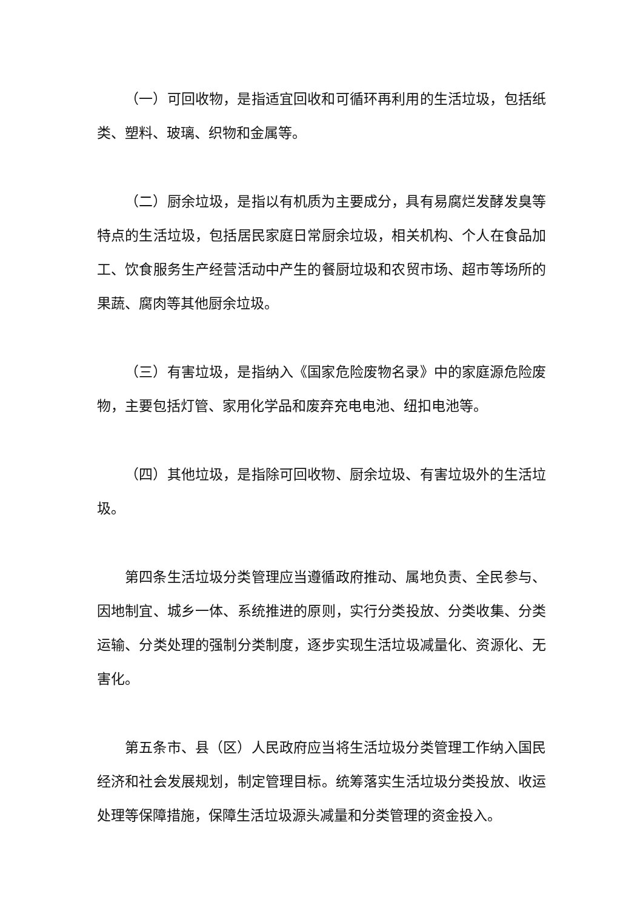（一）可回收物，是指适宜回收和可循环再利用的生活垃圾，包括纸类、塑料、玻璃、织物和金属等。
（二）厨余垃圾，是指以有机质为主要成分，具有易腐烂发酵发臭等特点的生活垃圾，包括居民家庭日常厨余垃圾，相关机构、个人在食品加工、饮食服务生产经营活动中产生的餐厨垃圾和农贸市场、超市等场所的果蔬、腐肉等其他厨余垃圾。
（三）有害垃圾，是指纳入《国家危险废物名录》中的家庭源危险废物，主要包括灯管、家用化学品和废弃充电电池、纽扣电池等。
（四）其他垃圾，是指除可回收物、厨余垃圾、有害垃圾外的生活垃圾。
第四条生活垃圾分类管理应当遵循政府推动、属地负责、全民参与、因地制宜、城乡一体、系统推进的原则，实行分类投放、分类收集、分类运输、分类处理的强制分类制度，逐步实现生活垃圾减量化、资源化、无害化。
第五条市、县（区）人民政府应当将生活垃圾分类管理工作纳入国民经济和社会发展规划，制定管理目标。统筹落实生活垃圾分类投放、收运处理等保障措施，保障生活垃圾源头减量和分类管理的资金投入。